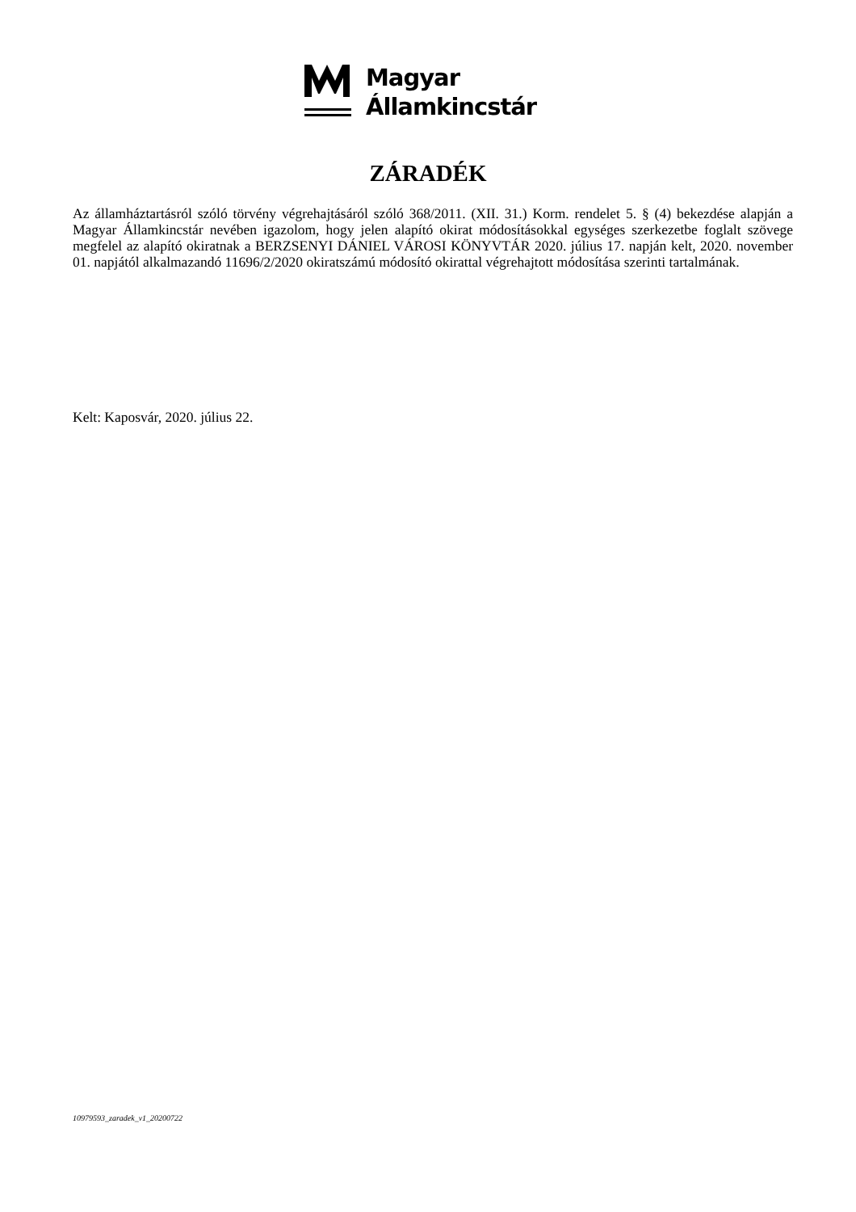Magyar
Államkincstár
ZÁRADÉK
Az államháztartásról szóló törvény végrehajtásáról szóló 368/2011. (XII. 31.) Korm. rendelet 5. § (4) bekezdése alapján a Magyar Államkincstár nevében igazolom, hogy jelen alapító okirat módosításokkal egységes szerkezetbe foglalt szövege megfelel az alapító okiratnak a BERZSENYI DÁNIEL VÁROSI KÖNYVTÁR 2020. július 17. napján kelt, 2020. november 01. napjától alkalmazandó 11696/2/2020 okiratszámú módosító okirattal végrehajtott módosítása szerinti tartalmának.
Kelt: Kaposvár, 2020. július 22.
10979593_zaradek_v1_20200722